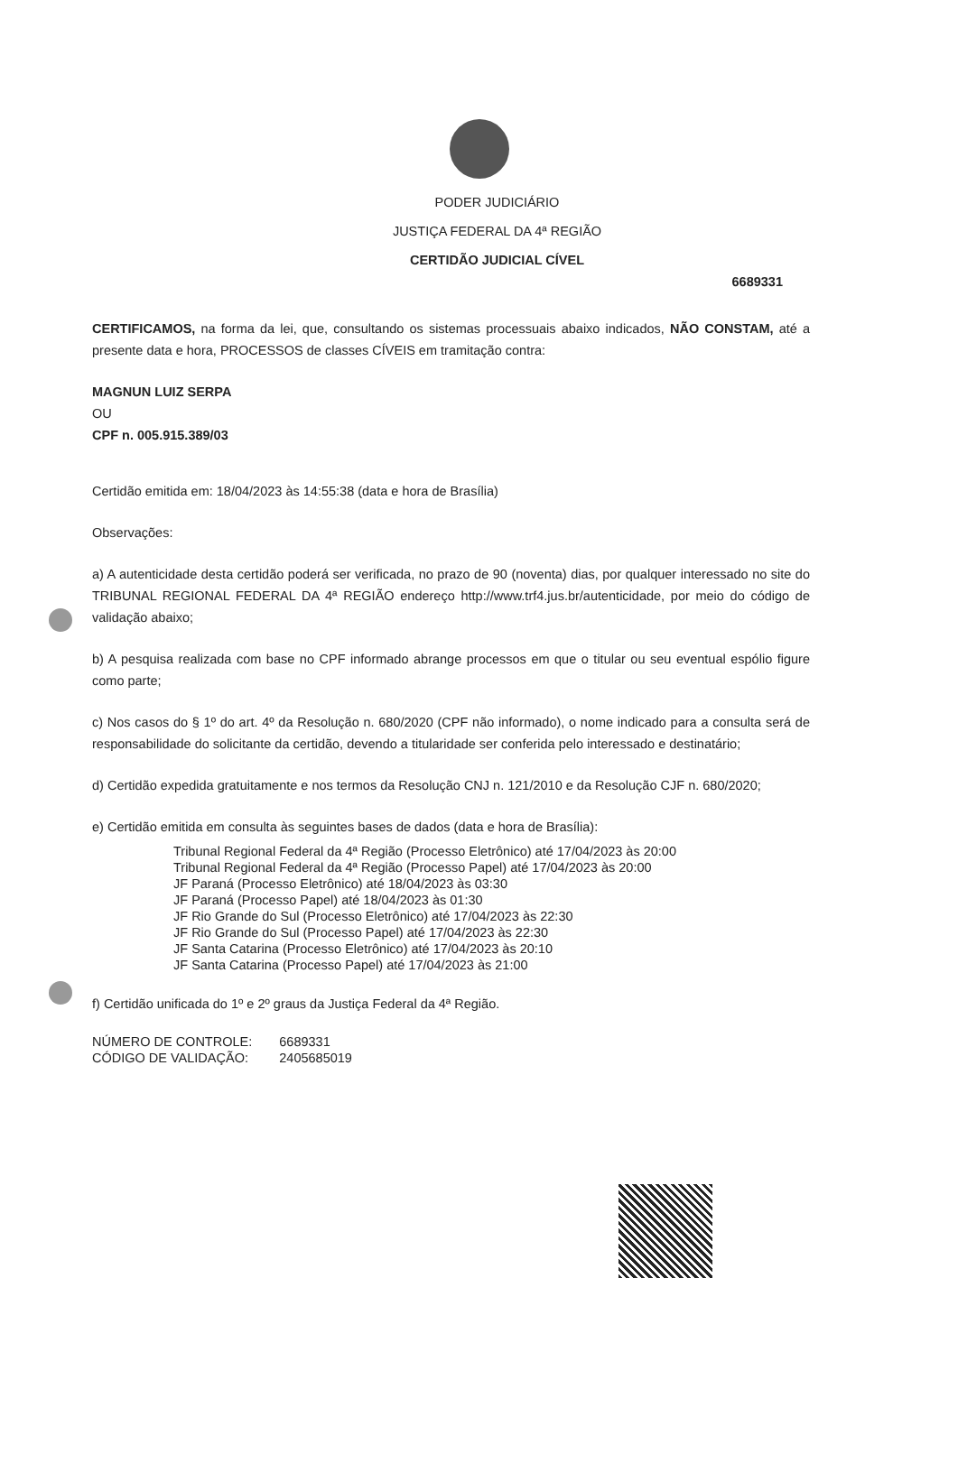PODER JUDICIÁRIO
JUSTIÇA FEDERAL DA 4ª REGIÃO
CERTIDÃO JUDICIAL CÍVEL
6689331
CERTIFICAMOS, na forma da lei, que, consultando os sistemas processuais abaixo indicados, NÃO CONSTAM, até a presente data e hora, PROCESSOS de classes CÍVEIS em tramitação contra:
MAGNUN LUIZ SERPA
OU
CPF n. 005.915.389/03
Certidão emitida em: 18/04/2023 às 14:55:38 (data e hora de Brasília)
Observações:
a) A autenticidade desta certidão poderá ser verificada, no prazo de 90 (noventa) dias, por qualquer interessado no site do TRIBUNAL REGIONAL FEDERAL DA 4ª REGIÃO endereço http://www.trf4.jus.br/autenticidade, por meio do código de validação abaixo;
b) A pesquisa realizada com base no CPF informado abrange processos em que o titular ou seu eventual espólio figure como parte;
c) Nos casos do § 1º do art. 4º da Resolução n. 680/2020 (CPF não informado), o nome indicado para a consulta será de responsabilidade do solicitante da certidão, devendo a titularidade ser conferida pelo interessado e destinatário;
d) Certidão expedida gratuitamente e nos termos da Resolução CNJ n. 121/2010 e da Resolução CJF n. 680/2020;
e) Certidão emitida em consulta às seguintes bases de dados (data e hora de Brasília):
Tribunal Regional Federal da 4ª Região (Processo Eletrônico) até 17/04/2023 às 20:00
Tribunal Regional Federal da 4ª Região (Processo Papel) até 17/04/2023 às 20:00
JF Paraná (Processo Eletrônico) até 18/04/2023 às 03:30
JF Paraná (Processo Papel) até 18/04/2023 às 01:30
JF Rio Grande do Sul (Processo Eletrônico) até 17/04/2023 às 22:30
JF Rio Grande do Sul (Processo Papel) até 17/04/2023 às 22:30
JF Santa Catarina (Processo Eletrônico) até 17/04/2023 às 20:10
JF Santa Catarina (Processo Papel) até 17/04/2023 às 21:00
f) Certidão unificada do 1º e 2º graus da Justiça Federal da 4ª Região.
| NÚMERO DE CONTROLE: | 6689331 |
| CÓDIGO DE VALIDAÇÃO: | 2405685019 |